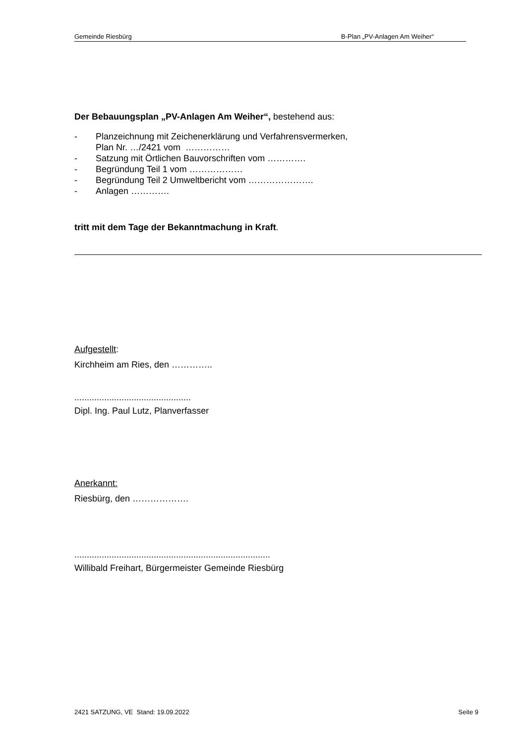Gemeinde Riesbürg B-Plan „PV-Anlagen Am Weiher“
Der Bebauungsplan „PV-Anlagen Am Weiher“, bestehend aus:
- Planzeichnung mit Zeichenerklärung und Verfahrensvermerken,
Plan Nr. …/2421 vom ……………
- Satzung mit Örtlichen Bauvorschriften vom ………….
- Begründung Teil 1 vom ………………
- Begründung Teil 2 Umweltbericht vom ………………….
- Anlagen ………….
tritt mit dem Tage der Bekanntmachung in Kraft.
Aufgestellt:
Kirchheim am Ries, den …………..
...............................................
Dipl. Ing. Paul Lutz, Planverfasser
Anerkannt:
Riesbürg, den ……………….
...............................................................................
Willibald Freihart, Bürgermeister Gemeinde Riesbürg
2421 SATZUNG, VE Stand: 19.09.2022 Seite 9